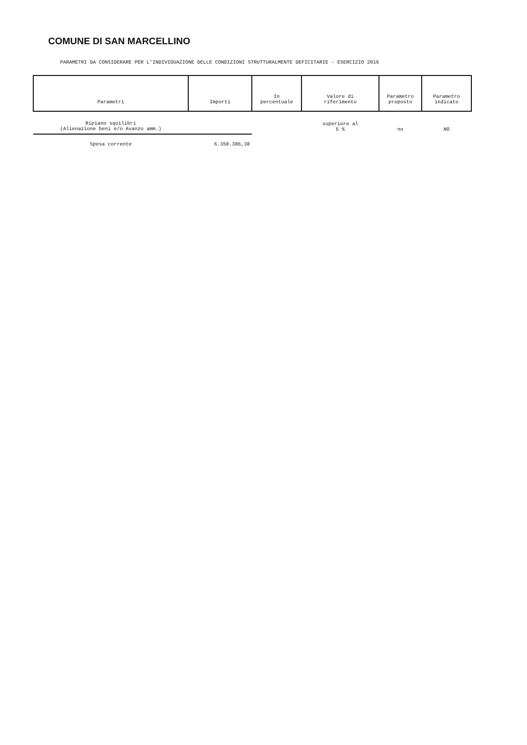COMUNE DI SAN MARCELLINO
PARAMETRI DA CONSIDERARE PER L'INDIVIDUAZIONE DELLE CONDIZIONI STRUTTURALMENTE DEFICITARIE - ESERCIZIO 2016
| Parametri | Importi | In percentuale | Valore di riferimento | Parametro proposto | Parametro indicato |
| --- | --- | --- | --- | --- | --- |
| Ripiano squilibri (Alienazione beni e/o Avanzo amm.) | | | superiore al 5 % | no | NO |
| Spesa corrente | 6.350.386,38 | | | | |